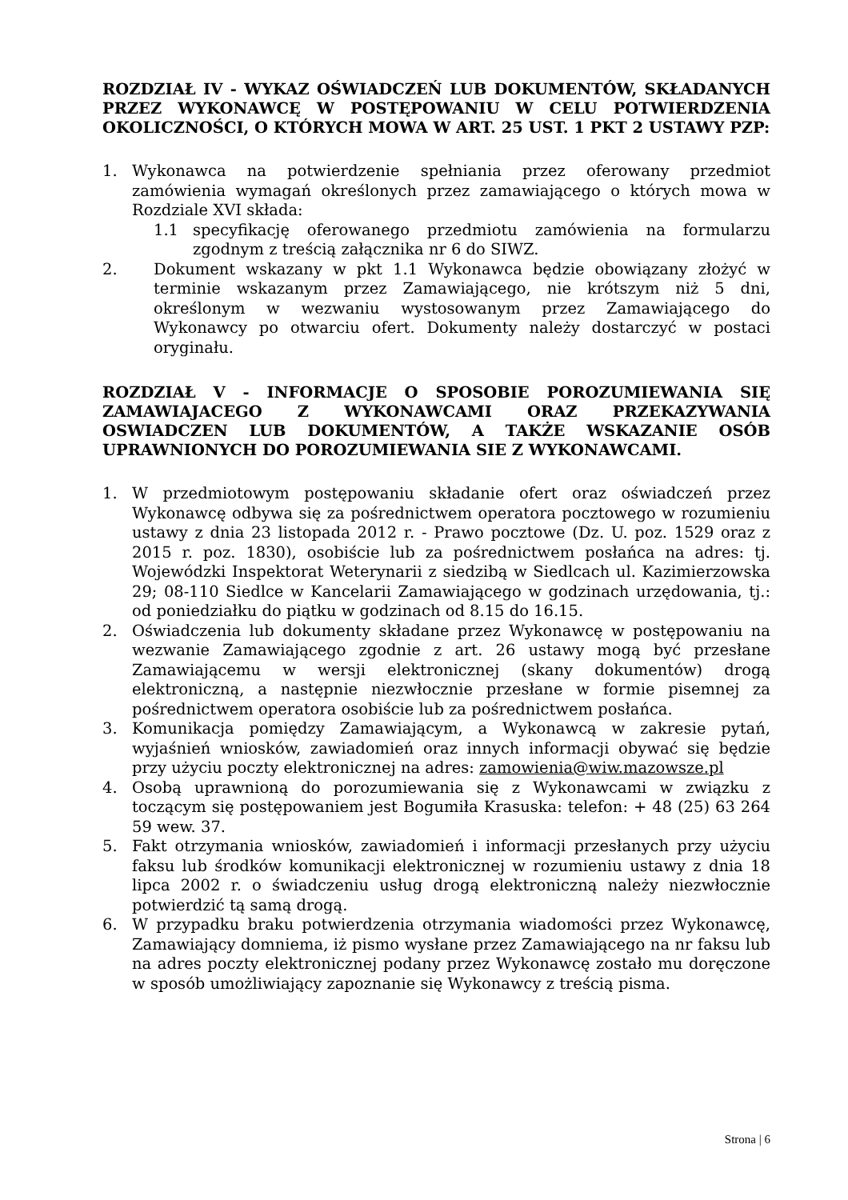ROZDZIAŁ IV - WYKAZ OŚWIADCZEŃ LUB DOKUMENTÓW, SKŁADANYCH PRZEZ WYKONAWCĘ W POSTĘPOWANIU W CELU POTWIERDZENIA OKOLICZNOŚCI, O KTÓRYCH MOWA W ART. 25 UST. 1 PKT 2 USTAWY PZP:
1. Wykonawca na potwierdzenie spełniania przez oferowany przedmiot zamówienia wymagań określonych przez zamawiającego o których mowa w Rozdziale XVI składa:
1.1 specyfikację oferowanego przedmiotu zamówienia na formularzu zgodnym z treścią załącznika nr 6 do SIWZ.
2. Dokument wskazany w pkt 1.1 Wykonawca będzie obowiązany złożyć w terminie wskazanym przez Zamawiającego, nie krótszym niż 5 dni, określonym w wezwaniu wystosowanym przez Zamawiającego do Wykonawcy po otwarciu ofert. Dokumenty należy dostarczyć w postaci oryginału.
ROZDZIAŁ V - INFORMACJE O SPOSOBIE POROZUMIEWANIA SIĘ ZAMAWIAJACEGO Z WYKONAWCAMI ORAZ PRZEKAZYWANIA OSWIADCZEN LUB DOKUMENTÓW, A TAKŻE WSKAZANIE OSÓB UPRAWNIONYCH DO POROZUMIEWANIA SIE Z WYKONAWCAMI.
1. W przedmiotowym postępowaniu składanie ofert oraz oświadczeń przez Wykonawcę odbywa się za pośrednictwem operatora pocztowego w rozumieniu ustawy z dnia 23 listopada 2012 r. - Prawo pocztowe (Dz. U. poz. 1529 oraz z 2015 r. poz. 1830), osobiście lub za pośrednictwem posłańca na adres: tj. Wojewódzki Inspektorat Weterynarii z siedzibą w Siedlcach ul. Kazimierzowska 29; 08-110 Siedlce w Kancelarii Zamawiającego w godzinach urzędowania, tj.: od poniedziałku do piątku w godzinach od 8.15 do 16.15.
2. Oświadczenia lub dokumenty składane przez Wykonawcę w postępowaniu na wezwanie Zamawiającego zgodnie z art. 26 ustawy mogą być przesłane Zamawiającemu w wersji elektronicznej (skany dokumentów) drogą elektroniczną, a następnie niezwłocznie przesłane w formie pisemnej za pośrednictwem operatora osobiście lub za pośrednictwem posłańca.
3. Komunikacja pomiędzy Zamawiającym, a Wykonawcą w zakresie pytań, wyjaśnień wniosków, zawiadomień oraz innych informacji obywać się będzie przy użyciu poczty elektronicznej na adres: zamowienia@wiw.mazowsze.pl
4. Osobą uprawnioną do porozumiewania się z Wykonawcami w związku z toczącym się postępowaniem jest Bogumiła Krasuska: telefon: + 48 (25) 63 264 59 wew. 37.
5. Fakt otrzymania wniosków, zawiadomień i informacji przesłanych przy użyciu faksu lub środków komunikacji elektronicznej w rozumieniu ustawy z dnia 18 lipca 2002 r. o świadczeniu usług drogą elektroniczną należy niezwłocznie potwierdzić tą samą drogą.
6. W przypadku braku potwierdzenia otrzymania wiadomości przez Wykonawcę, Zamawiający domniema, iż pismo wysłane przez Zamawiającego na nr faksu lub na adres poczty elektronicznej podany przez Wykonawcę zostało mu doręczone w sposób umożliwiający zapoznanie się Wykonawcy z treścią pisma.
Strona | 6